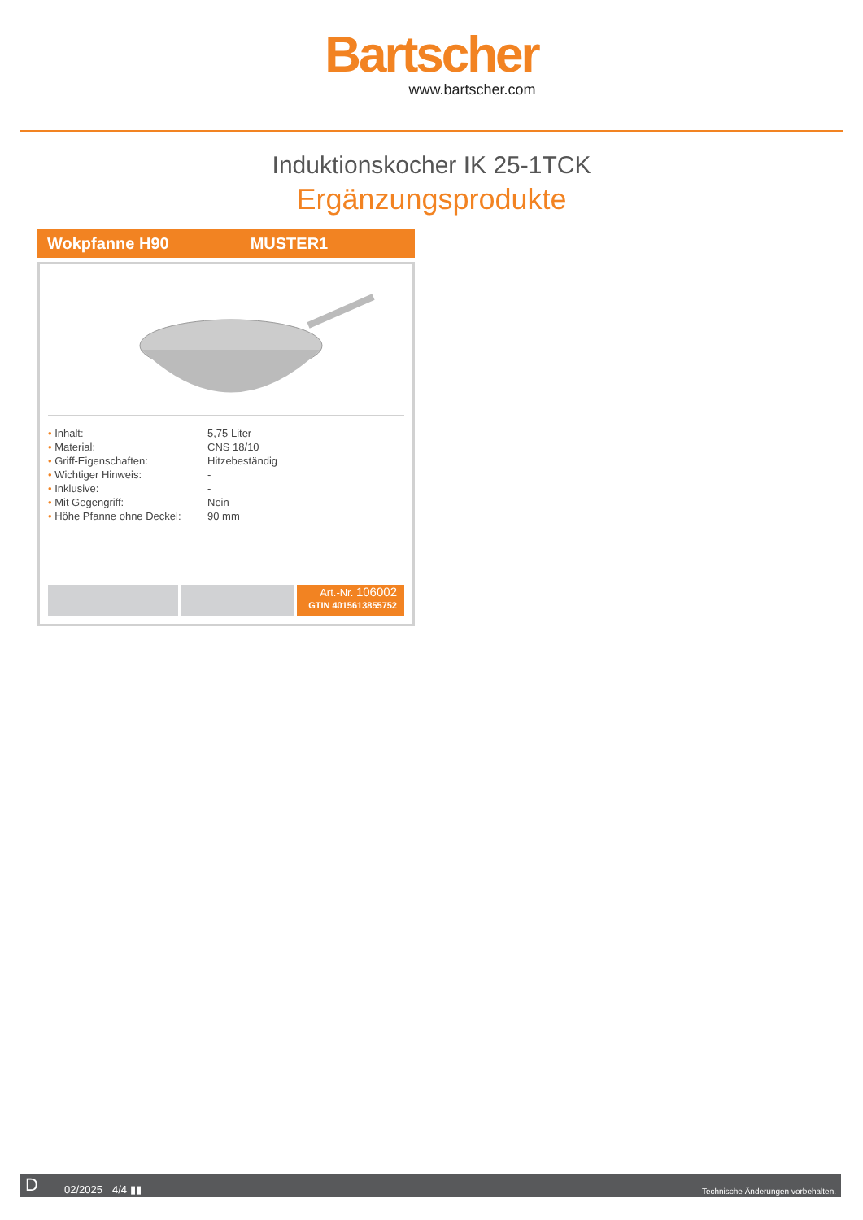Bartscher
www.bartscher.com
Induktionskocher IK 25-1TCK
Ergänzungsprodukte
Wokpfanne H90 MUSTER1
| • Inhalt: | 5,75 Liter |
| • Material: | CNS 18/10 |
| • Griff-Eigenschaften: | Hitzebeständig |
| • Wichtiger Hinweis: | - |
| • Inklusive: | - |
| • Mit Gegengriff: | Nein |
| • Höhe Pfanne ohne Deckel: | 90 mm |
Art.-Nr. 106002
GTIN 4015613855752
D
02/2025
4/4 ▮▮
Technische Änderungen vorbehalten.